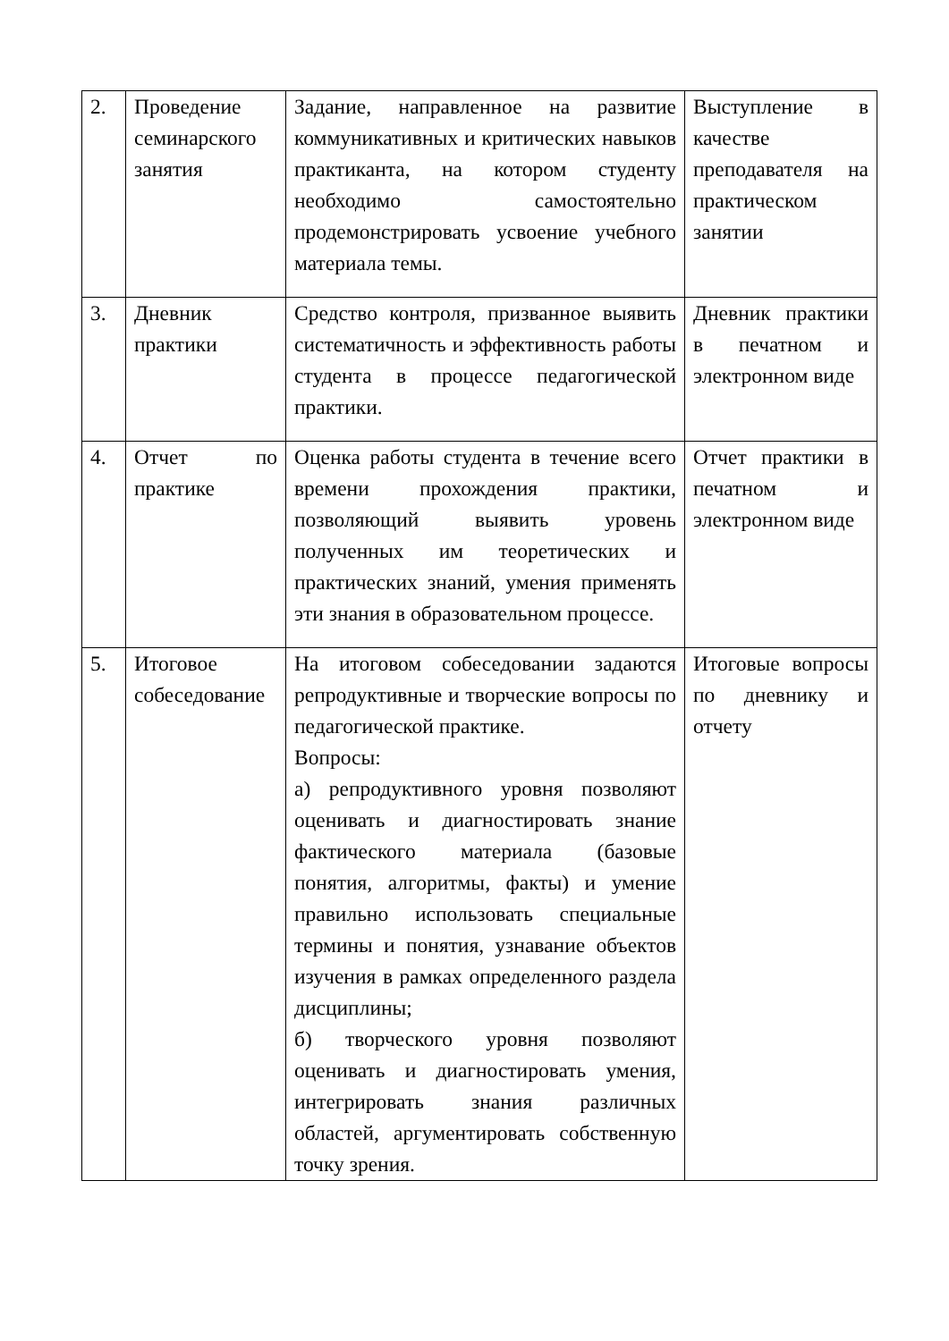| 2. | Проведение семинарского занятия | Задание, направленное на развитие коммуникативных и критических навыков практиканта, на котором студенту необходимо самостоятельно продемонстрировать усвоение учебного материала темы. | Выступление в качестве преподавателя на практическом занятии |
| 3. | Дневник практики | Средство контроля, призванное выявить систематичность и эффективность работы студента в процессе педагогической практики. | Дневник практики в печатном и электронном виде |
| 4. | Отчет по практике | Оценка работы студента в течение всего времени прохождения практики, позволяющий выявить уровень полученных им теоретических и практических знаний, умения применять эти знания в образовательном процессе. | Отчет практики в печатном и электронном виде |
| 5. | Итоговое собеседование | На итоговом собеседовании задаются репродуктивные и творческие вопросы по педагогической практике. Вопросы: а) репродуктивного уровня позволяют оценивать и диагностировать знание фактического материала (базовые понятия, алгоритмы, факты) и умение правильно использовать специальные термины и понятия, узнавание объектов изучения в рамках определенного раздела дисциплины; б) творческого уровня позволяют оценивать и диагностировать умения, интегрировать знания различных областей, аргументировать собственную точку зрения. | Итоговые вопросы по дневнику и отчету |